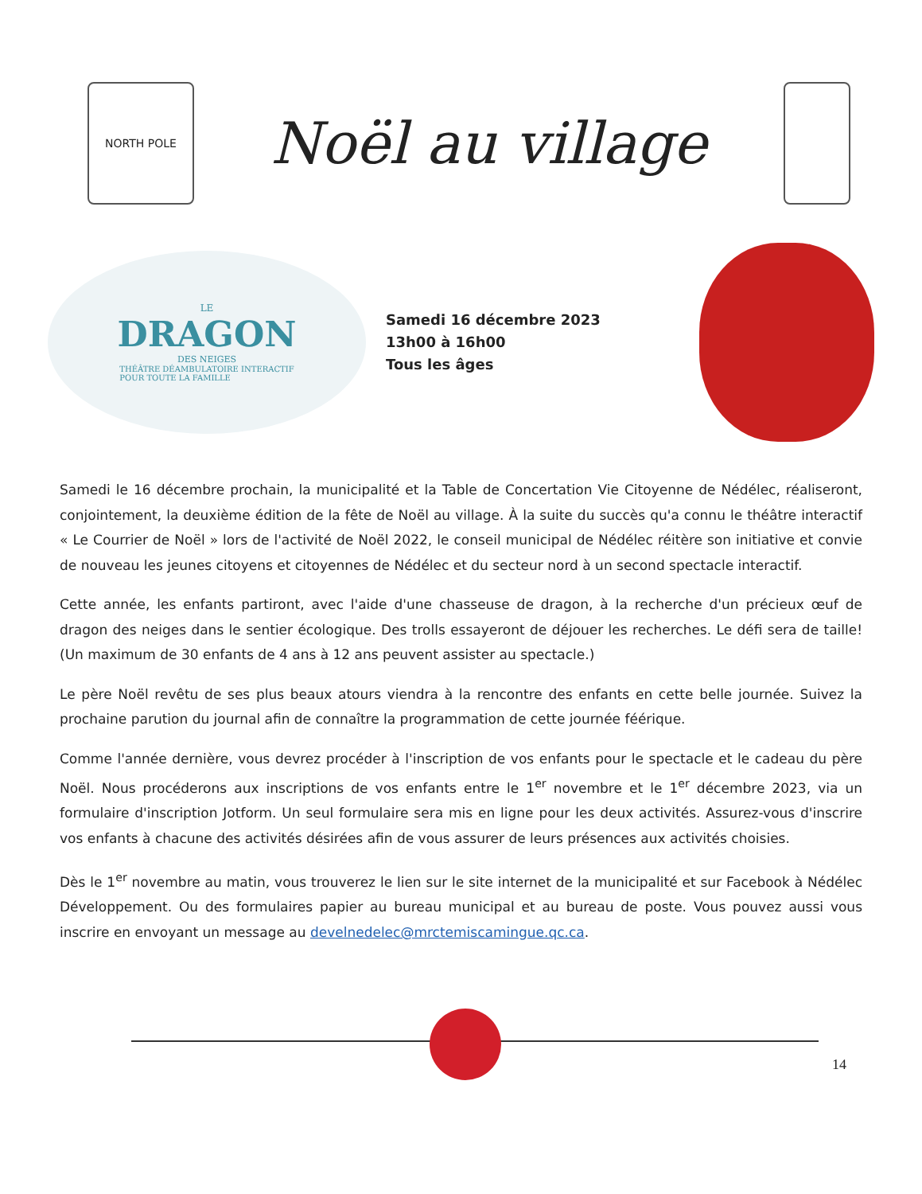NORTH POLE
Noël au village
LE
DRAGON
DES NEIGES
THÉÂTRE DÉAMBULATOIRE INTERACTIF
POUR TOUTE LA FAMILLE
Samedi 16 décembre 2023
13h00 à 16h00
Tous les âges
Samedi le 16 décembre prochain, la municipalité et la Table de Concertation Vie Citoyenne de Nédélec, réaliseront, conjointement, la deuxième édition de la fête de Noël au village. À la suite du succès qu'a connu le théâtre interactif « Le Courrier de Noël » lors de l'activité de Noël 2022, le conseil municipal de Nédélec réitère son initiative et convie de nouveau les jeunes citoyens et citoyennes de Nédélec et du secteur nord à un second spectacle interactif.
Cette année, les enfants partiront, avec l'aide d'une chasseuse de dragon, à la recherche d'un précieux œuf de dragon des neiges dans le sentier écologique. Des trolls essayeront de déjouer les recherches. Le défi sera de taille! (Un maximum de 30 enfants de 4 ans à 12 ans peuvent assister au spectacle.)
Le père Noël revêtu de ses plus beaux atours viendra à la rencontre des enfants en cette belle journée. Suivez la prochaine parution du journal afin de connaître la programmation de cette journée féérique.
Comme l'année dernière, vous devrez procéder à l'inscription de vos enfants pour le spectacle et le cadeau du père Noël. Nous procéderons aux inscriptions de vos enfants entre le 1<sup>er</sup> novembre et le 1<sup>er</sup> décembre 2023, via un formulaire d'inscription Jotform. Un seul formulaire sera mis en ligne pour les deux activités. Assurez-vous d'inscrire vos enfants à chacune des activités désirées afin de vous assurer de leurs présences aux activités choisies.
Dès le 1<sup>er</sup> novembre au matin, vous trouverez le lien sur le site internet de la municipalité et sur Facebook à Nédélec Développement. Ou des formulaires papier au bureau municipal et au bureau de poste. Vous pouvez aussi vous inscrire en envoyant un message au develnedelec@mrctemiscamingue.qc.ca.
14